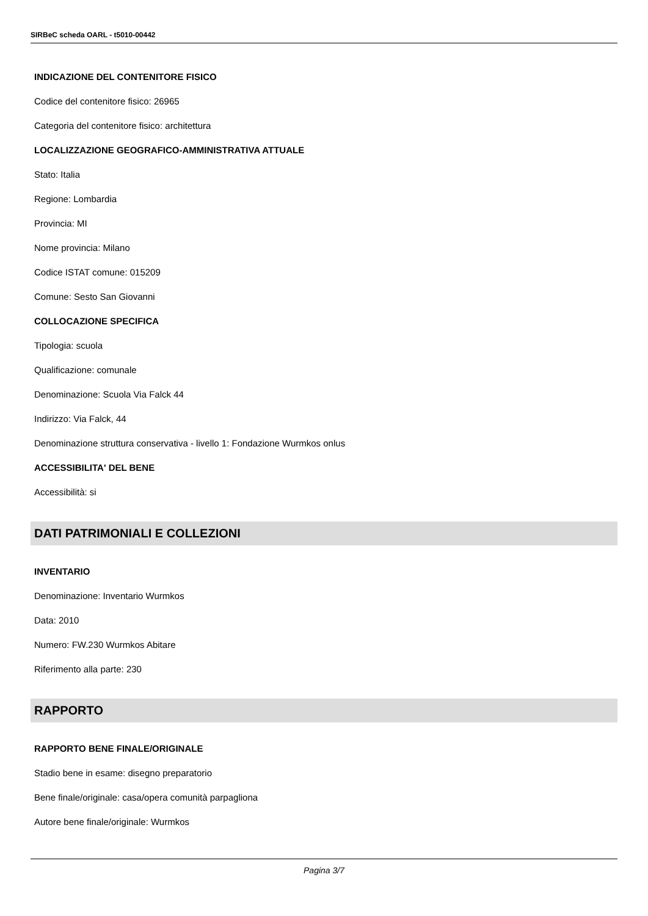SIRBeC scheda OARL - t5010-00442
INDICAZIONE DEL CONTENITORE FISICO
Codice del contenitore fisico: 26965
Categoria del contenitore fisico: architettura
LOCALIZZAZIONE GEOGRAFICO-AMMINISTRATIVA ATTUALE
Stato: Italia
Regione: Lombardia
Provincia: MI
Nome provincia: Milano
Codice ISTAT comune: 015209
Comune: Sesto San Giovanni
COLLOCAZIONE SPECIFICA
Tipologia: scuola
Qualificazione: comunale
Denominazione: Scuola Via Falck 44
Indirizzo: Via Falck, 44
Denominazione struttura conservativa - livello 1: Fondazione Wurmkos onlus
ACCESSIBILITA' DEL BENE
Accessibilità: si
DATI PATRIMONIALI E COLLEZIONI
INVENTARIO
Denominazione: Inventario Wurmkos
Data: 2010
Numero: FW.230 Wurmkos Abitare
Riferimento alla parte: 230
RAPPORTO
RAPPORTO BENE FINALE/ORIGINALE
Stadio bene in esame: disegno preparatorio
Bene finale/originale: casa/opera comunità parpagliona
Autore bene finale/originale: Wurmkos
Pagina 3/7